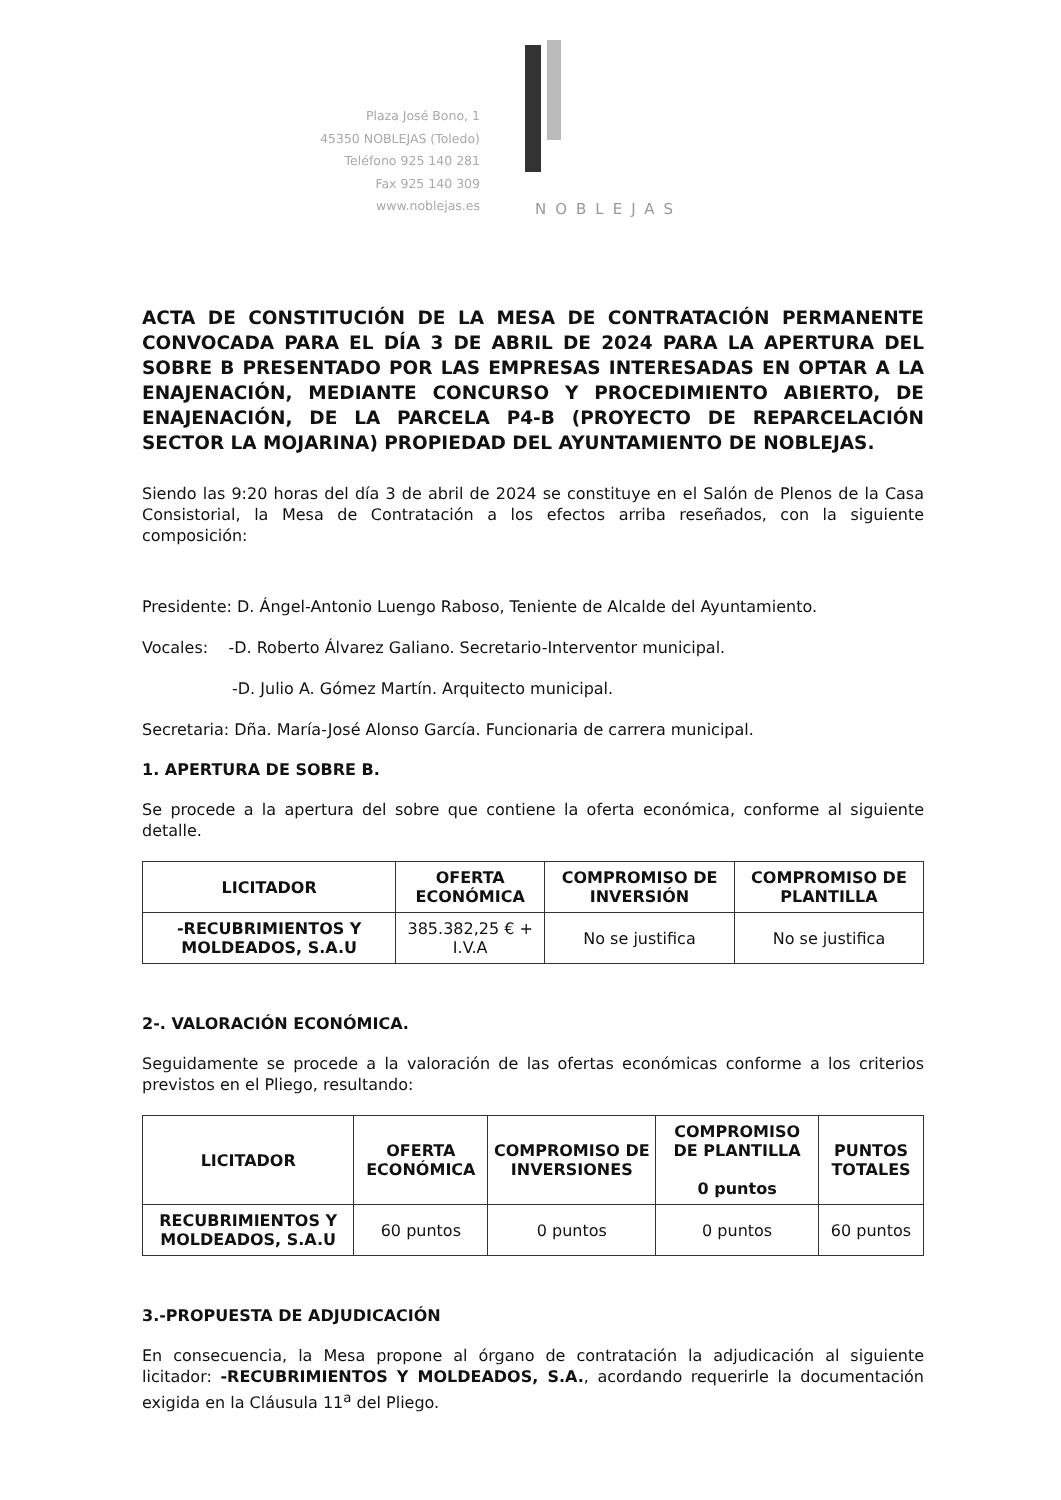Plaza José Bono, 1
45350 NOBLEJAS (Toledo)
Teléfono 925 140 281
Fax 925 140 309
www.noblejas.es
NOBLEJAS
ACTA DE CONSTITUCIÓN DE LA MESA DE CONTRATACIÓN PERMANENTE CONVOCADA PARA EL DÍA 3 DE ABRIL DE 2024 PARA LA APERTURA DEL SOBRE B PRESENTADO POR LAS EMPRESAS INTERESADAS EN OPTAR A LA ENAJENACIÓN, MEDIANTE CONCURSO Y PROCEDIMIENTO ABIERTO, DE ENAJENACIÓN, DE LA PARCELA P4-B (PROYECTO DE REPARCELACIÓN SECTOR LA MOJARINA) PROPIEDAD DEL AYUNTAMIENTO DE NOBLEJAS.
Siendo las 9:20 horas del día 3 de abril de 2024 se constituye en el Salón de Plenos de la Casa Consistorial, la Mesa de Contratación a los efectos arriba reseñados, con la siguiente composición:
Presidente: D. Ángel-Antonio Luengo Raboso, Teniente de Alcalde del Ayuntamiento.
Vocales: -D. Roberto Álvarez Galiano. Secretario-Interventor municipal.
-D. Julio A. Gómez Martín. Arquitecto municipal.
Secretaria: Dña. María-José Alonso García. Funcionaria de carrera municipal.
1. APERTURA DE SOBRE B.
Se procede a la apertura del sobre que contiene la oferta económica, conforme al siguiente detalle.
| LICITADOR | OFERTA ECONÓMICA | COMPROMISO DE INVERSIÓN | COMPROMISO DE PLANTILLA |
| --- | --- | --- | --- |
| -RECUBRIMIENTOS Y MOLDEADOS, S.A.U | 385.382,25 € + I.V.A | No se justifica | No se justifica |
2-. VALORACIÓN ECONÓMICA.
Seguidamente se procede a la valoración de las ofertas económicas conforme a los criterios previstos en el Pliego, resultando:
| LICITADOR | OFERTA ECONÓMICA | COMPROMISO DE INVERSIONES | COMPROMISO DE PLANTILLA 0 puntos | PUNTOS TOTALES |
| --- | --- | --- | --- | --- |
| RECUBRIMIENTOS Y MOLDEADOS, S.A.U | 60 puntos | 0 puntos | 0 puntos | 60 puntos |
3.-PROPUESTA DE ADJUDICACIÓN
En consecuencia, la Mesa propone al órgano de contratación la adjudicación al siguiente licitador: -RECUBRIMIENTOS Y MOLDEADOS, S.A., acordando requerirle la documentación exigida en la Cláusula 11<sup>a</sup> del Pliego.